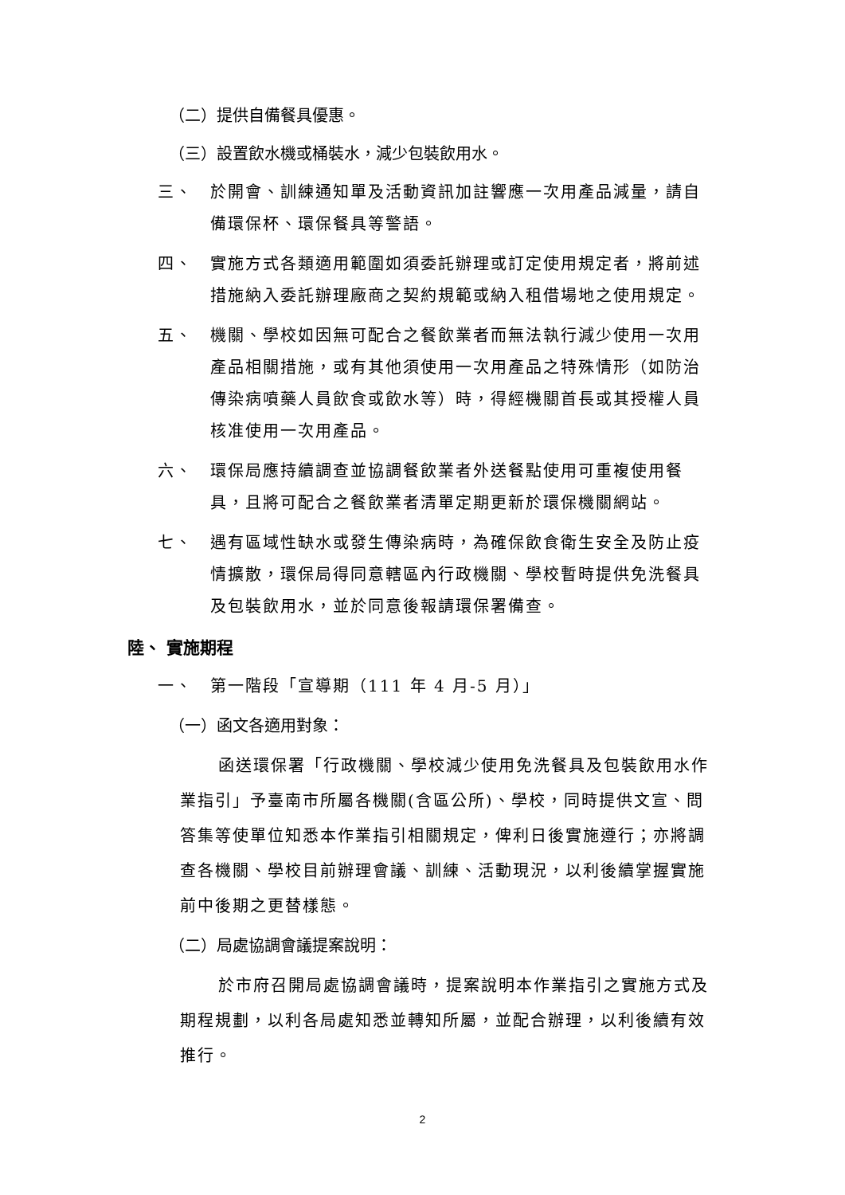（二）提供自備餐具優惠。
（三）設置飲水機或桶裝水，減少包裝飲用水。
三、 於開會、訓練通知單及活動資訊加註響應一次用產品減量，請自備環保杯、環保餐具等警語。
四、 實施方式各類適用範圍如須委託辦理或訂定使用規定者，將前述措施納入委託辦理廠商之契約規範或納入租借場地之使用規定。
五、 機關、學校如因無可配合之餐飲業者而無法執行減少使用一次用產品相關措施，或有其他須使用一次用產品之特殊情形（如防治傳染病噴藥人員飲食或飲水等）時，得經機關首長或其授權人員核准使用一次用產品。
六、 環保局應持續調查並協調餐飲業者外送餐點使用可重複使用餐具，且將可配合之餐飲業者清單定期更新於環保機關網站。
七、 遇有區域性缺水或發生傳染病時，為確保飲食衛生安全及防止疫情擴散，環保局得同意轄區內行政機關、學校暫時提供免洗餐具及包裝飲用水，並於同意後報請環保署備查。
陸、 實施期程
一、 第一階段「宣導期（111 年 4 月-5 月）」
（一）函文各適用對象：
函送環保署「行政機關、學校減少使用免洗餐具及包裝飲用水作業指引」予臺南市所屬各機關(含區公所)、學校，同時提供文宣、問答集等使單位知悉本作業指引相關規定，俾利日後實施遵行；亦將調查各機關、學校目前辦理會議、訓練、活動現況，以利後續掌握實施前中後期之更替樣態。
（二）局處協調會議提案說明：
於市府召開局處協調會議時，提案說明本作業指引之實施方式及期程規劃，以利各局處知悉並轉知所屬，並配合辦理，以利後續有效推行。
2